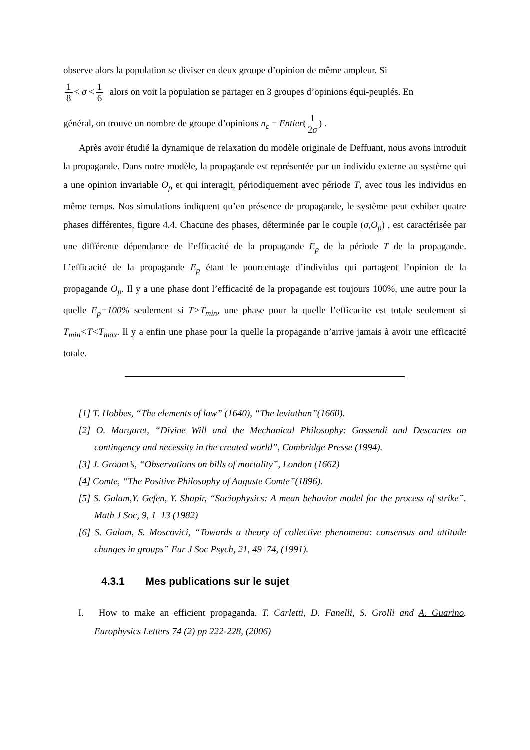observe alors la population se diviser en deux groupe d’opinion de même ampleur. Si
1 8 < σ < 1 6 alors on voit la population se partager en 3 groupes d’opinions équi-peuplés. En
général, on trouve un nombre de groupe d’opinions n<sub>c</sub> = Entier(1 2σ) .
Après avoir étudié la dynamique de relaxation du modèle originale de Deffuant, nous avons introduit la propagande. Dans notre modèle, la propagande est représentée par un individu externe au système qui a une opinion invariable O<sub>p</sub> et qui interagit, périodiquement avec période T, avec tous les individus en même temps. Nos simulations indiquent qu’en présence de propagande, le système peut exhiber quatre phases différentes, figure 4.4. Chacune des phases, déterminée par le couple (σ,O<sub>p</sub>) , est caractérisée par une différente dépendance de l’efficacité de la propagande E<sub>p</sub> de la période T de la propagande. L’efficacité de la propagande E<sub>p</sub> étant le pourcentage d’individus qui partagent l’opinion de la propagande O<sub>p</sub>. Il y a une phase dont l’efficacité de la propagande est toujours 100%, une autre pour la quelle E<sub>p</sub>=100% seulement si T>T<sub>min</sub>, une phase pour la quelle l’efficacite est totale seulement si T<sub>min</sub><T<T<sub>max</sub>. Il y a enfin une phase pour la quelle la propagande n’arrive jamais à avoir une efficacité totale.
[1] T. Hobbes, “The elements of law” (1640), “The leviathan”(1660).
[2] O. Margaret, “Divine Will and the Mechanical Philosophy: Gassendi and Descartes on contingency and necessity in the created world”, Cambridge Presse (1994).
[3] J. Grount’s, “Observations on bills of mortality”, London (1662)
[4] Comte, “The Positive Philosophy of Auguste Comte”(1896).
[5] S. Galam,Y. Gefen, Y. Shapir, “Sociophysics: A mean behavior model for the process of strike”. Math J Soc, 9, 1–13 (1982)
[6] S. Galam, S. Moscovici, “Towards a theory of collective phenomena: consensus and attitude changes in groups” Eur J Soc Psych, 21, 49–74, (1991).
4.3.1 Mes publications sur le sujet
I. How to make an efficient propaganda. T. Carletti, D. Fanelli, S. Grolli and A. Guarino. Europhysics Letters 74 (2) pp 222-228, (2006)